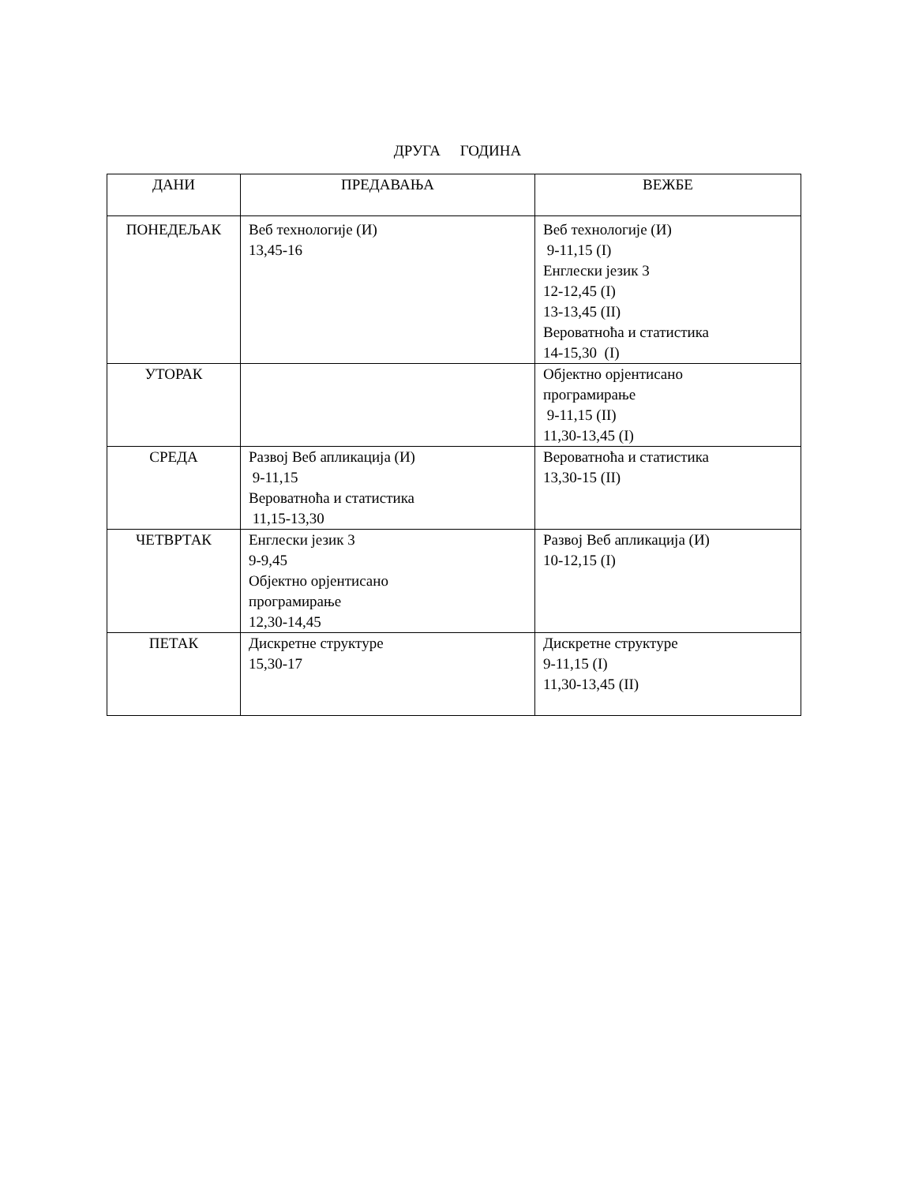ДРУГА ГОДИНА
| ДАНИ | ПРЕДАВАЊА | ВЕЖБЕ |
| --- | --- | --- |
| ПОНЕДЕЉАК | Веб технологије (И) 13,45-16 | Веб технологије (И) 9-11,15 (I) Енглески језик 3 12-12,45 (I) 13-13,45 (II) Вероватноћа и статистика 14-15,30 (I) |
| УТОРАК | | Објектно орјентисано програмирање 9-11,15 (II) 11,30-13,45 (I) |
| СРЕДА | Развој Веб апликација (И) 9-11,15 Вероватноћа и статистика 11,15-13,30 | Вероватноћа и статистика 13,30-15 (II) |
| ЧЕТВРТАК | Енглески језик 3 9-9,45 Објектно орјентисано програмирање 12,30-14,45 | Развој Веб апликација (И) 10-12,15 (I) |
| ПЕТАК | Дискретне структуре 15,30-17 | Дискретне структуре 9-11,15 (I) 11,30-13,45 (II) |